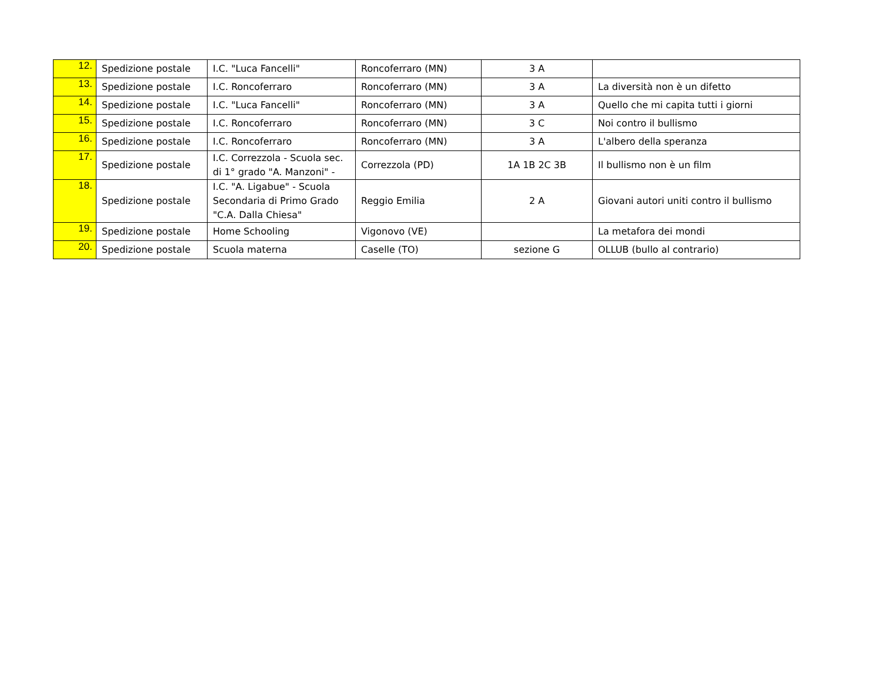| 12. | Spedizione postale | I.C. "Luca Fancelli" | Roncoferraro (MN) | 3 A | |
| 13. | Spedizione postale | I.C. Roncoferraro | Roncoferraro (MN) | 3 A | La diversità non è un difetto |
| 14. | Spedizione postale | I.C. "Luca Fancelli" | Roncoferraro (MN) | 3 A | Quello che mi capita tutti i giorni |
| 15. | Spedizione postale | I.C. Roncoferraro | Roncoferraro (MN) | 3 C | Noi contro il bullismo |
| 16. | Spedizione postale | I.C. Roncoferraro | Roncoferraro (MN) | 3 A | L'albero della speranza |
| 17. | Spedizione postale | I.C. Correzzola - Scuola sec. di 1° grado "A. Manzoni" - | Correzzola (PD) | 1A 1B 2C 3B | Il bullismo non è un film |
| 18. | Spedizione postale | I.C. "A. Ligabue" - Scuola Secondaria di Primo Grado "C.A. Dalla Chiesa" | Reggio Emilia | 2 A | Giovani autori uniti contro il bullismo |
| 19. | Spedizione postale | Home Schooling | Vigonovo (VE) | | La metafora dei mondi |
| 20. | Spedizione postale | Scuola materna | Caselle (TO) | sezione G | OLLUB (bullo al contrario) |